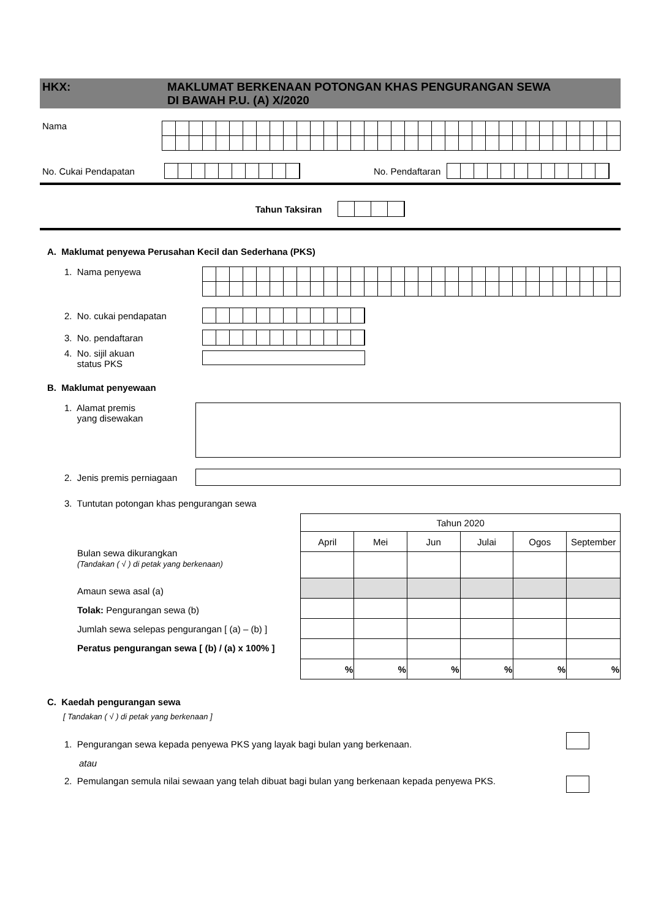HKX: MAKLUMAT BERKENAAN POTONGAN KHAS PENGURANGAN SEWA
DI BAWAH P.U. (A) X/2020
Nama
No. Cukai Pendapatan No. Pendaftaran
Tahun Taksiran
A. Maklumat penyewa Perusahan Kecil dan Sederhana (PKS)
1. Nama penyewa
2. No. cukai pendapatan
3. No. pendaftaran
4. No. sijil akuan
status PKS
B. Maklumat penyewaan
1. Alamat premis
yang disewakan
2. Jenis premis perniagaan
3. Tuntutan potongan khas pengurangan sewa
Bulan sewa dikurangkan
(Tandakan ( √ ) di petak yang berkenaan)
Amaun sewa asal (a)
Tolak: Pengurangan sewa (b)
Jumlah sewa selepas pengurangan [ (a) – (b) ]
Peratus pengurangan sewa [ (b) / (a) x 100% ]
| Tahun 2020 | | | | | |
| April | Mei | Jun | Julai | Ogos | September |
| % | % | % | % | % | % |
C. Kaedah pengurangan sewa
[ Tandakan ( √ ) di petak yang berkenaan ]
1. Pengurangan sewa kepada penyewa PKS yang layak bagi bulan yang berkenaan.
atau
2. Pemulangan semula nilai sewaan yang telah dibuat bagi bulan yang berkenaan kepada penyewa PKS.